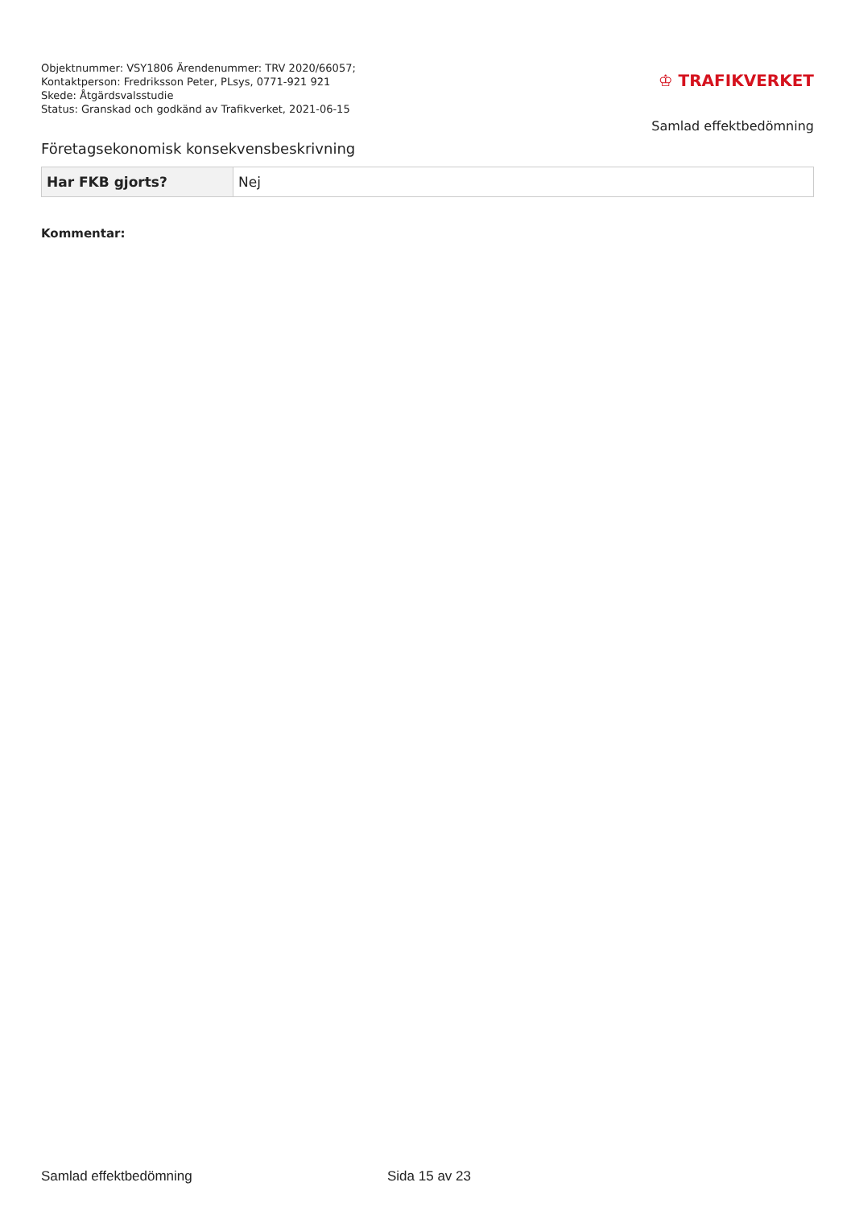Objektnummer: VSY1806 Ärendenummer: TRV 2020/66057;
Kontaktperson: Fredriksson Peter, PLsys, 0771-921 921
Skede: Åtgärdsvalsstudie
Status: Granskad och godkänd av Trafikverket, 2021-06-15
♔ TRAFIKVERKET
Samlad effektbedömning
Företagsekonomisk konsekvensbeskrivning
| Har FKB gjorts? | Nej |
Kommentar:
Samlad effektbedömning Sida 15 av 23